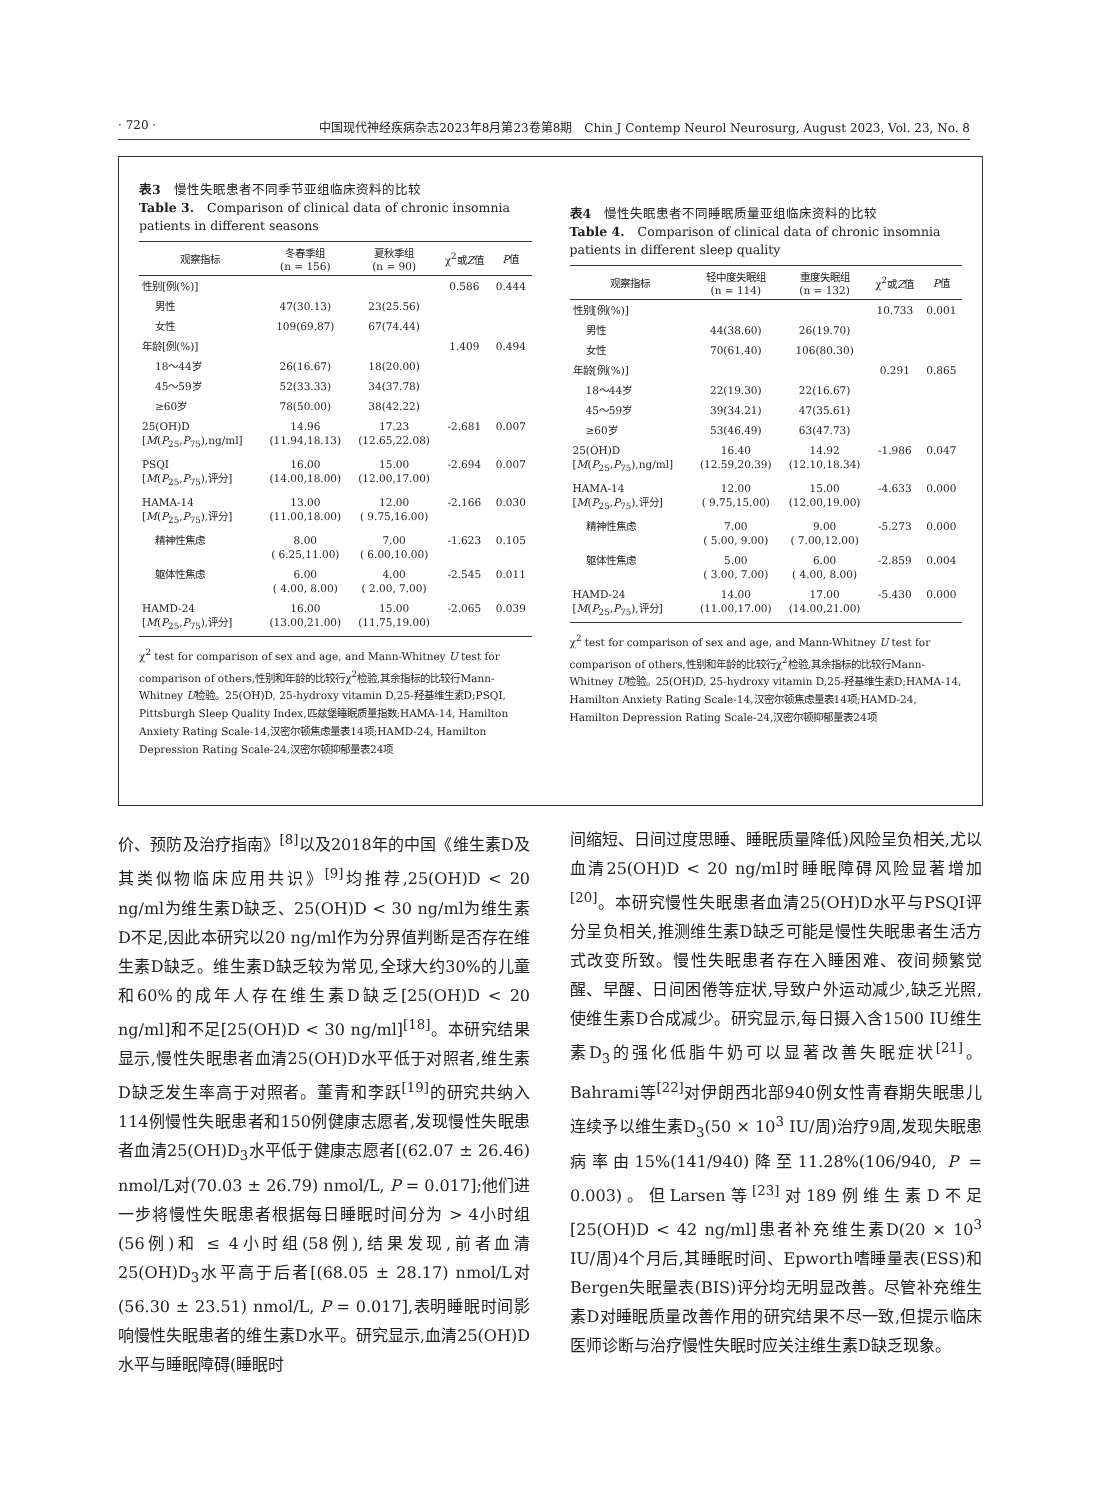· 720 · 中国现代神经疾病杂志2023年8月第23卷第8期　Chin J Contemp Neurol Neurosurg, August 2023, Vol. 23, No. 8
表3　慢性失眠患者不同季节亚组临床资料的比较
Table 3.　Comparison of clinical data of chronic insomnia patients in different seasons
| 观察指标 | 冬春季组 (n = 156) | 夏秋季组 (n = 90) | χ<sup>2</sup>或 Z 值 | P 值 |
| --- | --- | --- | --- | --- |
| 性别[例(%)] | | | 0.586 | 0.444 |
| 男性 | 47(30.13) | 23(25.56) | | |
| 女性 | 109(69.87) | 67(74.44) | | |
| 年龄[例(%)] | | | 1.409 | 0.494 |
| 18～44岁 | 26(16.67) | 18(20.00) | | |
| 45～59岁 | 52(33.33) | 34(37.78) | | |
| ≥60岁 | 78(50.00) | 38(42.22) | | |
| 25(OH)D [ M ( P<sub>25</sub>, P<sub>75</sub>),ng/ml] | 14.96 (11.94,18.13) | 17.23 (12.65,22.08) | -2.681 | 0.007 |
| PSQI [ M ( P<sub>25</sub>, P<sub>75</sub>),评分] | 16.00 (14.00,18.00) | 15.00 (12.00,17.00) | -2.694 | 0.007 |
| HAMA-14 [ M ( P<sub>25</sub>, P<sub>75</sub>),评分] | 13.00 (11.00,18.00) | 12.00 ( 9.75,16.00) | -2.166 | 0.030 |
| 精神性焦虑 | 8.00 ( 6.25,11.00) | 7.00 ( 6.00,10.00) | -1.623 | 0.105 |
| 躯体性焦虑 | 6.00 ( 4.00, 8.00) | 4.00 ( 2.00, 7.00) | -2.545 | 0.011 |
| HAMD-24 [ M ( P<sub>25</sub>, P<sub>75</sub>),评分] | 16.00 (13.00,21.00) | 15.00 (11.75,19.00) | -2.065 | 0.039 |
χ<sup>2</sup> test for comparison of sex and age, and Mann-Whitney U test for comparison of others,性别和年龄的比较行χ<sup>2</sup>检验,其余指标的比较行Mann-Whitney U检验。25(OH)D, 25-hydroxy vitamin D,25-羟基维生素D;PSQI, Pittsburgh Sleep Quality Index,匹兹堡睡眠质量指数;HAMA-14, Hamilton Anxiety Rating Scale-14,汉密尔顿焦虑量表14项;HAMD-24, Hamilton Depression Rating Scale-24,汉密尔顿抑郁量表24项
表4　慢性失眠患者不同睡眠质量亚组临床资料的比较
Table 4.　Comparison of clinical data of chronic insomnia patients in different sleep quality
| 观察指标 | 轻中度失眠组 (n = 114) | 重度失眠组 (n = 132) | χ<sup>2</sup>或 Z 值 | P 值 |
| --- | --- | --- | --- | --- |
| 性别[例(%)] | | | 10.733 | 0.001 |
| 男性 | 44(38.60) | 26(19.70) | | |
| 女性 | 70(61.40) | 106(80.30) | | |
| 年龄[例(%)] | | | 0.291 | 0.865 |
| 18～44岁 | 22(19.30) | 22(16.67) | | |
| 45～59岁 | 39(34.21) | 47(35.61) | | |
| ≥60岁 | 53(46.49) | 63(47.73) | | |
| 25(OH)D [ M ( P<sub>25</sub>, P<sub>75</sub>),ng/ml] | 16.40 (12.59,20.39) | 14.92 (12.10,18.34) | -1.986 | 0.047 |
| HAMA-14 [ M ( P<sub>25</sub>, P<sub>75</sub>),评分] | 12.00 ( 9.75,15.00) | 15.00 (12.00,19.00) | -4.633 | 0.000 |
| 精神性焦虑 | 7.00 ( 5.00, 9.00) | 9.00 ( 7.00,12.00) | -5.273 | 0.000 |
| 躯体性焦虑 | 5.00 ( 3.00, 7.00) | 6.00 ( 4.00, 8.00) | -2.859 | 0.004 |
| HAMD-24 [ M ( P<sub>25</sub>, P<sub>75</sub>),评分] | 14.00 (11.00,17.00) | 17.00 (14.00,21.00) | -5.430 | 0.000 |
χ<sup>2</sup> test for comparison of sex and age, and Mann-Whitney U test for comparison of others,性别和年龄的比较行χ<sup>2</sup>检验,其余指标的比较行Mann-Whitney U检验。25(OH)D, 25-hydroxy vitamin D,25-羟基维生素D;HAMA-14, Hamilton Anxiety Rating Scale-14,汉密尔顿焦虑量表14项;HAMD-24, Hamilton Depression Rating Scale-24,汉密尔顿抑郁量表24项
价、预防及治疗指南》<sup>[8]</sup>以及2018年的中国《维生素D及其类似物临床应用共识》<sup>[9]</sup>均推荐,25(OH)D < 20 ng/ml为维生素D缺乏、25(OH)D < 30 ng/ml为维生素D不足,因此本研究以20 ng/ml作为分界值判断是否存在维生素D缺乏。维生素D缺乏较为常见,全球大约30%的儿童和60%的成年人存在维生素D缺乏[25(OH)D < 20 ng/ml]和不足[25(OH)D < 30 ng/ml]<sup>[18]</sup>。本研究结果显示,慢性失眠患者血清25(OH)D水平低于对照者,维生素D缺乏发生率高于对照者。董青和李跃<sup>[19]</sup>的研究共纳入114例慢性失眠患者和150例健康志愿者,发现慢性失眠患者血清25(OH)D<sub>3</sub>水平低于健康志愿者[(62.07 ± 26.46) nmol/L对(70.03 ± 26.79) nmol/L, P = 0.017];他们进一步将慢性失眠患者根据每日睡眠时间分为 > 4小时组(56例)和 ≤ 4小时组(58例),结果发现,前者血清25(OH)D<sub>3</sub>水平高于后者[(68.05 ± 28.17) nmol/L对(56.30 ± 23.51) nmol/L, P = 0.017],表明睡眠时间影响慢性失眠患者的维生素D水平。研究显示,血清25(OH)D水平与睡眠障碍(睡眠时
间缩短、日间过度思睡、睡眠质量降低)风险呈负相关,尤以血清25(OH)D < 20 ng/ml时睡眠障碍风险显著增加<sup>[20]</sup>。本研究慢性失眠患者血清25(OH)D水平与PSQI评分呈负相关,推测维生素D缺乏可能是慢性失眠患者生活方式改变所致。慢性失眠患者存在入睡困难、夜间频繁觉醒、早醒、日间困倦等症状,导致户外运动减少,缺乏光照,使维生素D合成减少。研究显示,每日摄入含1500 IU维生素D<sub>3</sub>的强化低脂牛奶可以显著改善失眠症状<sup>[21]</sup>。Bahrami等<sup>[22]</sup>对伊朗西北部940例女性青春期失眠患儿连续予以维生素D<sub>3</sub>(50 × 10<sup>3</sup> IU/周)治疗9周,发现失眠患病率由15%(141/940)降至11.28%(106/940, P = 0.003)。但Larsen等<sup>[23]</sup>对189例维生素D不足[25(OH)D < 42 ng/ml]患者补充维生素D(20 × 10<sup>3</sup> IU/周)4个月后,其睡眠时间、Epworth嗜睡量表(ESS)和Bergen失眠量表(BIS)评分均无明显改善。尽管补充维生素D对睡眠质量改善作用的研究结果不尽一致,但提示临床医师诊断与治疗慢性失眠时应关注维生素D缺乏现象。